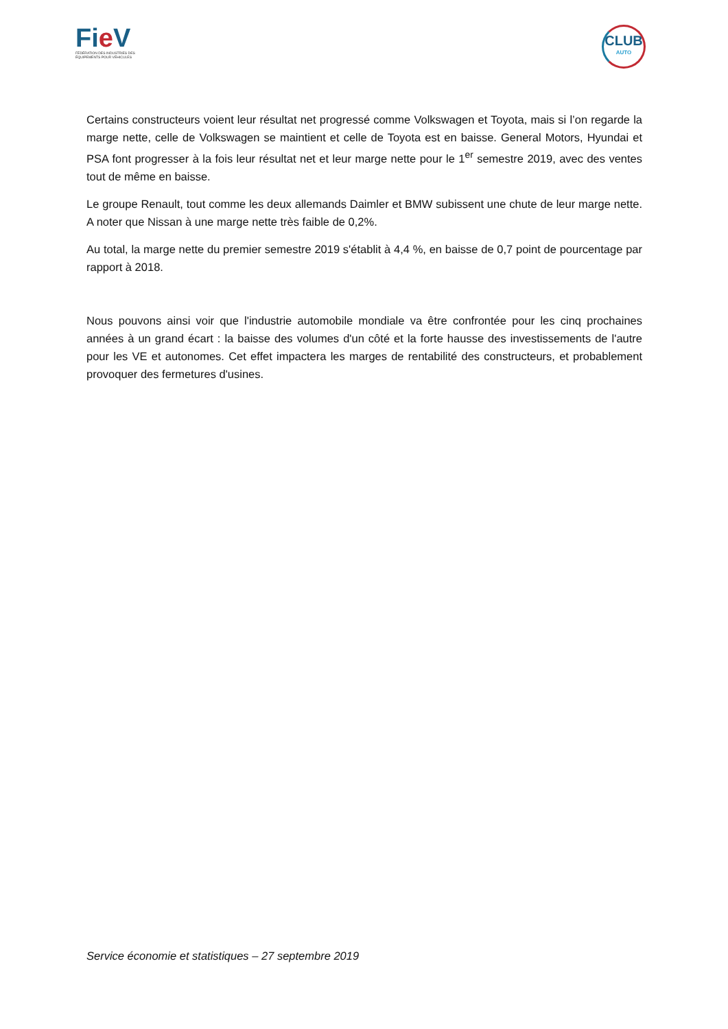Fie V
FÉDÉRATION DES INDUSTRIES DES
ÉQUIPEMENTS POUR VÉHICULES
CLUB
AUTO
Certains constructeurs voient leur résultat net progressé comme Volkswagen et Toyota, mais si l’on regarde la marge nette, celle de Volkswagen se maintient et celle de Toyota est en baisse. General Motors, Hyundai et PSA font progresser à la fois leur résultat net et leur marge nette pour le 1<sup>er</sup> semestre 2019, avec des ventes tout de même en baisse.
Le groupe Renault, tout comme les deux allemands Daimler et BMW subissent une chute de leur marge nette. A noter que Nissan à une marge nette très faible de 0,2%.
Au total, la marge nette du premier semestre 2019 s'établit à 4,4 %, en baisse de 0,7 point de pourcentage par rapport à 2018.
Nous pouvons ainsi voir que l'industrie automobile mondiale va être confrontée pour les cinq prochaines années à un grand écart : la baisse des volumes d'un côté et la forte hausse des investissements de l'autre pour les VE et autonomes. Cet effet impactera les marges de rentabilité des constructeurs, et probablement provoquer des fermetures d'usines.
Service économie et statistiques – 27 septembre 2019